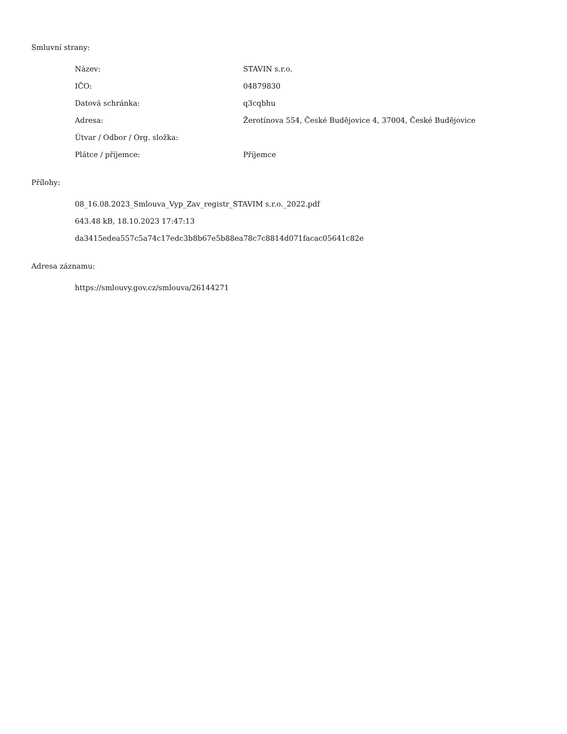Smluvní strany:
| Název: | STAVIN s.r.o. |
| IČO: | 04879830 |
| Datová schránka: | q3cqbhu |
| Adresa: | Žerotínova 554, České Budějovice 4, 37004, České Budějovice |
| Útvar / Odbor / Org. složka: | |
| Plátce / příjemce: | Příjemce |
Přílohy:
08_16.08.2023_Smlouva_Vyp_Zav_registr_STAVIM s.r.o._2022.pdf
643.48 kB, 18.10.2023 17:47:13
da3415edea557c5a74c17edc3b8b67e5b88ea78c7c8814d071facac05641c82e
Adresa záznamu:
https://smlouvy.gov.cz/smlouva/26144271